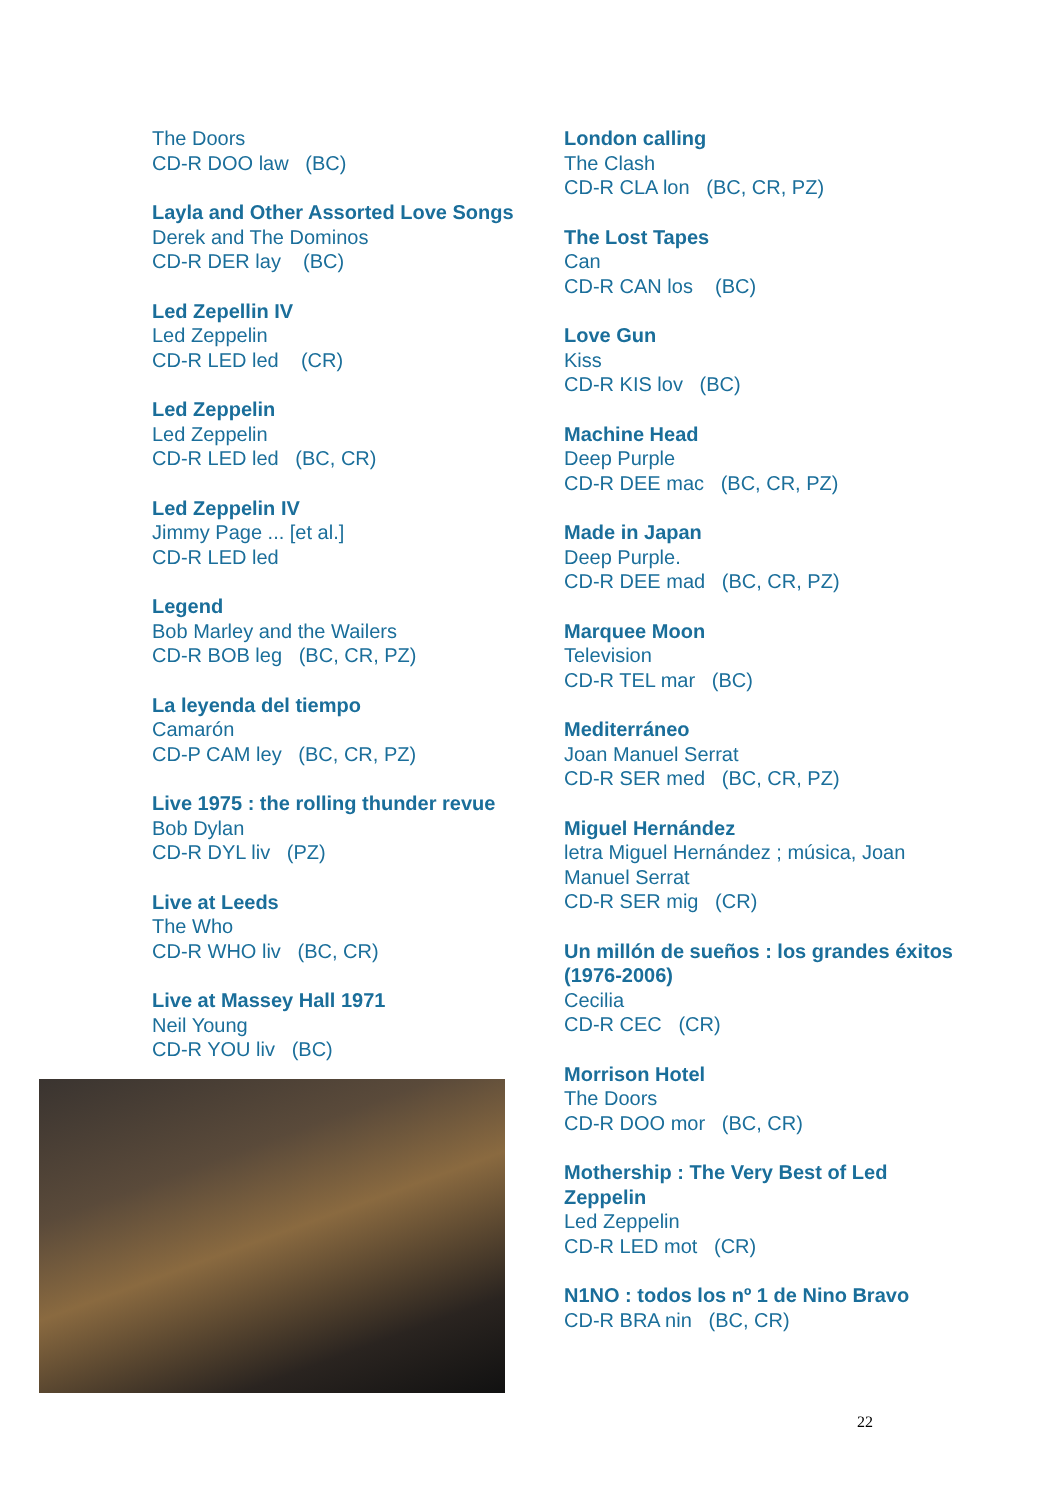The Doors
CD-R DOO law (BC)
Layla and Other Assorted Love Songs
Derek and The Dominos
CD-R DER lay (BC)
Led Zepellin IV
Led Zeppelin
CD-R LED led (CR)
Led Zeppelin
Led Zeppelin
CD-R LED led (BC, CR)
Led Zeppelin IV
Jimmy Page ... [et al.]
CD-R LED led
Legend
Bob Marley and the Wailers
CD-R BOB leg (BC, CR, PZ)
La leyenda del tiempo
Camarón
CD-P CAM ley (BC, CR, PZ)
Live 1975 : the rolling thunder revue
Bob Dylan
CD-R DYL liv (PZ)
Live at Leeds
The Who
CD-R WHO liv (BC, CR)
Live at Massey Hall 1971
Neil Young
CD-R YOU liv (BC)
London calling
The Clash
CD-R CLA lon (BC, CR, PZ)
The Lost Tapes
Can
CD-R CAN los (BC)
Love Gun
Kiss
CD-R KIS lov (BC)
Machine Head
Deep Purple
CD-R DEE mac (BC, CR, PZ)
Made in Japan
Deep Purple.
CD-R DEE mad (BC, CR, PZ)
Marquee Moon
Television
CD-R TEL mar (BC)
Mediterráneo
Joan Manuel Serrat
CD-R SER med (BC, CR, PZ)
Miguel Hernández
letra Miguel Hernández ; música, Joan Manuel Serrat
CD-R SER mig (CR)
Un millón de sueños : los grandes éxitos (1976-2006)
Cecilia
CD-R CEC (CR)
Morrison Hotel
The Doors
CD-R DOO mor (BC, CR)
Mothership : The Very Best of Led Zeppelin
Led Zeppelin
CD-R LED mot (CR)
N1NO : todos los nº 1 de Nino Bravo
CD-R BRA nin (BC, CR)
22